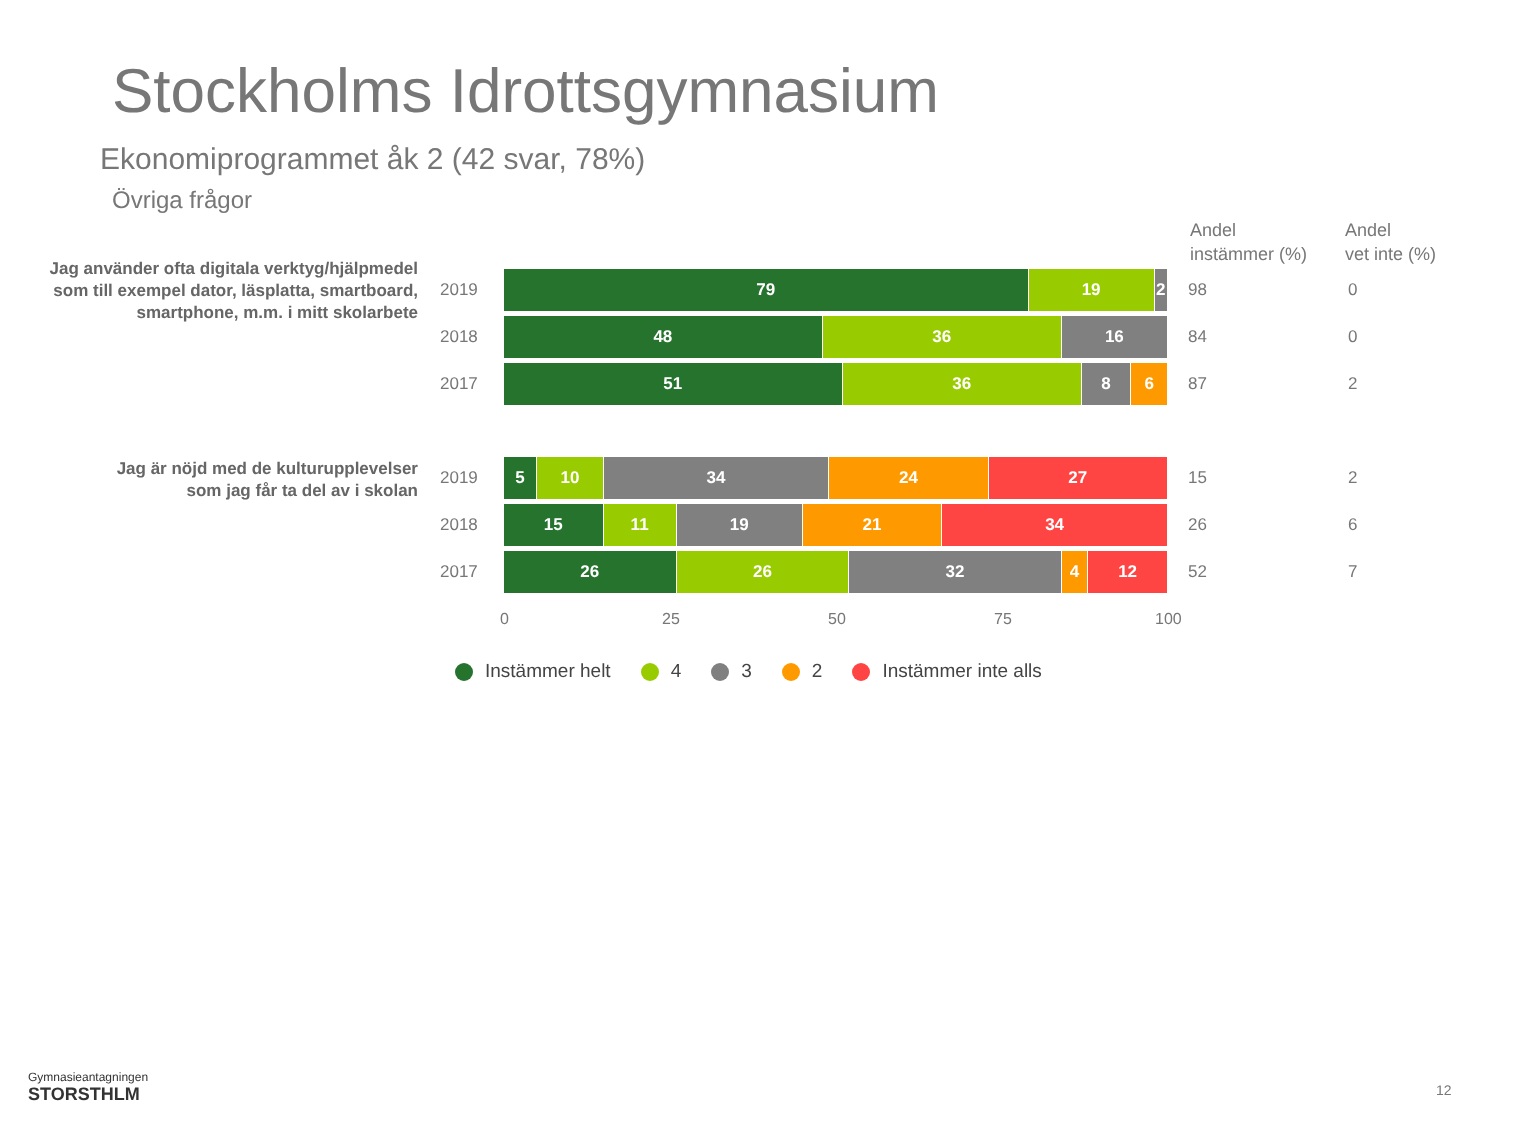Stockholms Idrottsgymnasium
Ekonomiprogrammet åk 2 (42 svar, 78%)
Övriga frågor
Andel
instämmer (%)
Andel
vet inte (%)
Jag använder ofta digitala verktyg/hjälpmedel
som till exempel dator, läsplatta, smartboard,
smartphone, m.m. i mitt skolarbete
Jag är nöjd med de kulturupplevelser
som jag får ta del av i skolan
2019
79 19 2
98 0
2018
48 36 16
84 0
2017
51 36 8 6
87 2
2019
5 10 34 24 27
15 2
2018
15 11 19 21 34
26 6
2017
26 26 32 4 12
52 7
0 25 50 75 100
Instämmer helt 4 3 2 Instämmer inte alls
Gymnasieantagningen
STORSTHLM
12